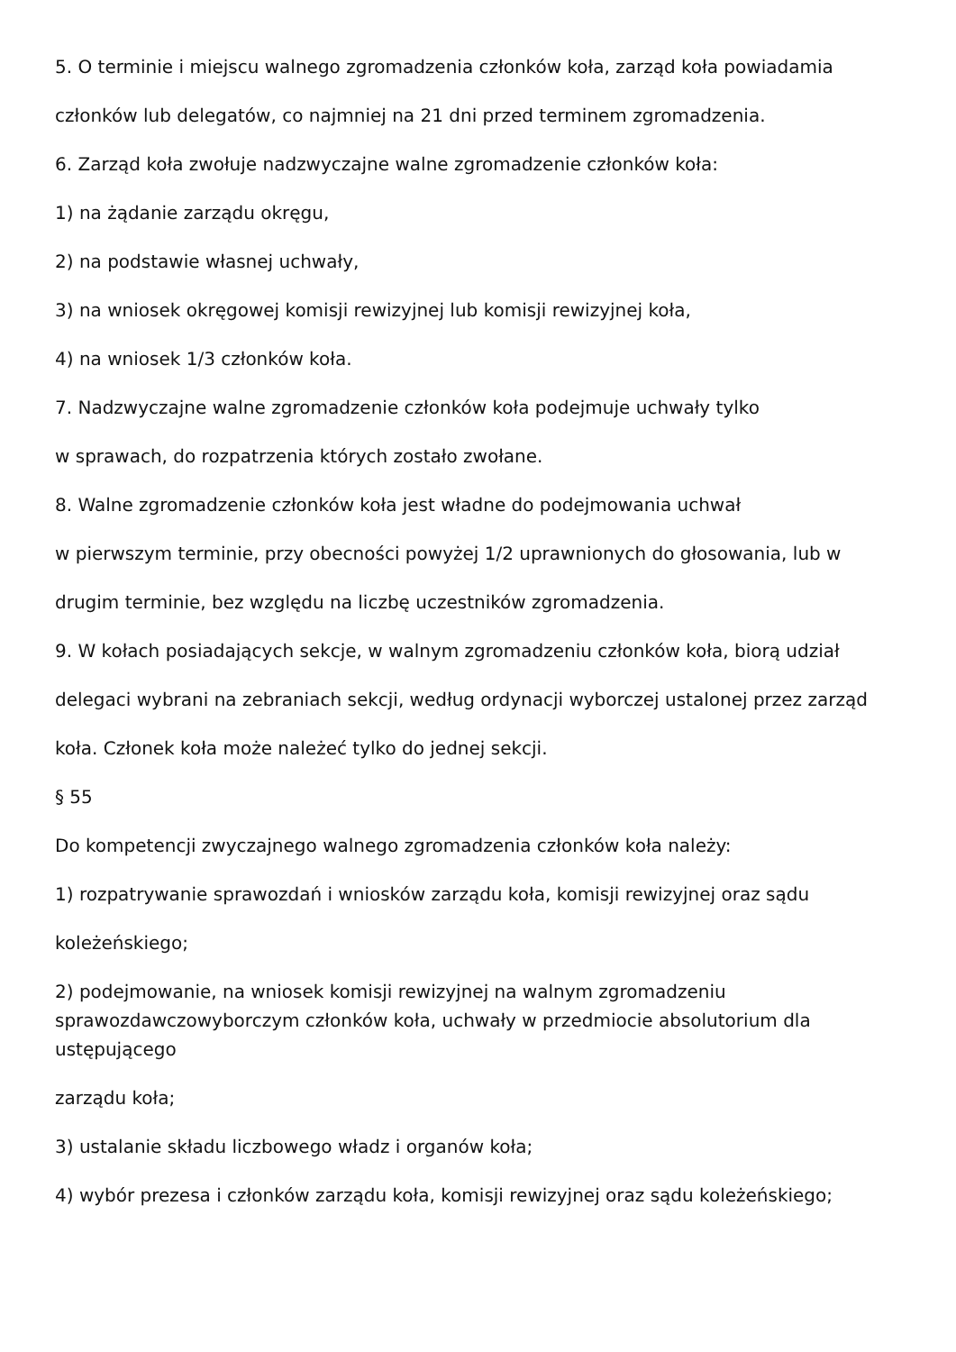5. O terminie i miejscu walnego zgromadzenia członków koła, zarząd koła powiadamia
członków lub delegatów, co najmniej na 21 dni przed terminem zgromadzenia.
6. Zarząd koła zwołuje nadzwyczajne walne zgromadzenie członków koła:
1) na żądanie zarządu okręgu,
2) na podstawie własnej uchwały,
3) na wniosek okręgowej komisji rewizyjnej lub komisji rewizyjnej koła,
4) na wniosek 1/3 członków koła.
7. Nadzwyczajne walne zgromadzenie członków koła podejmuje uchwały tylko
w sprawach, do rozpatrzenia których zostało zwołane.
8. Walne zgromadzenie członków koła jest władne do podejmowania uchwał
w pierwszym terminie, przy obecności powyżej 1/2 uprawnionych do głosowania, lub w
drugim terminie, bez względu na liczbę uczestników zgromadzenia.
9. W kołach posiadających sekcje, w walnym zgromadzeniu członków koła, biorą udział
delegaci wybrani na zebraniach sekcji, według ordynacji wyborczej ustalonej przez zarząd
koła. Członek koła może należeć tylko do jednej sekcji.
§ 55
Do kompetencji zwyczajnego walnego zgromadzenia członków koła należy:
1) rozpatrywanie sprawozdań i wniosków zarządu koła, komisji rewizyjnej oraz sądu
koleżeńskiego;
2) podejmowanie, na wniosek komisji rewizyjnej na walnym zgromadzeniu sprawozdawczowyborczym członków koła, uchwały w przedmiocie absolutorium dla ustępującego
zarządu koła;
3) ustalanie składu liczbowego władz i organów koła;
4) wybór prezesa i członków zarządu koła, komisji rewizyjnej oraz sądu koleżeńskiego;